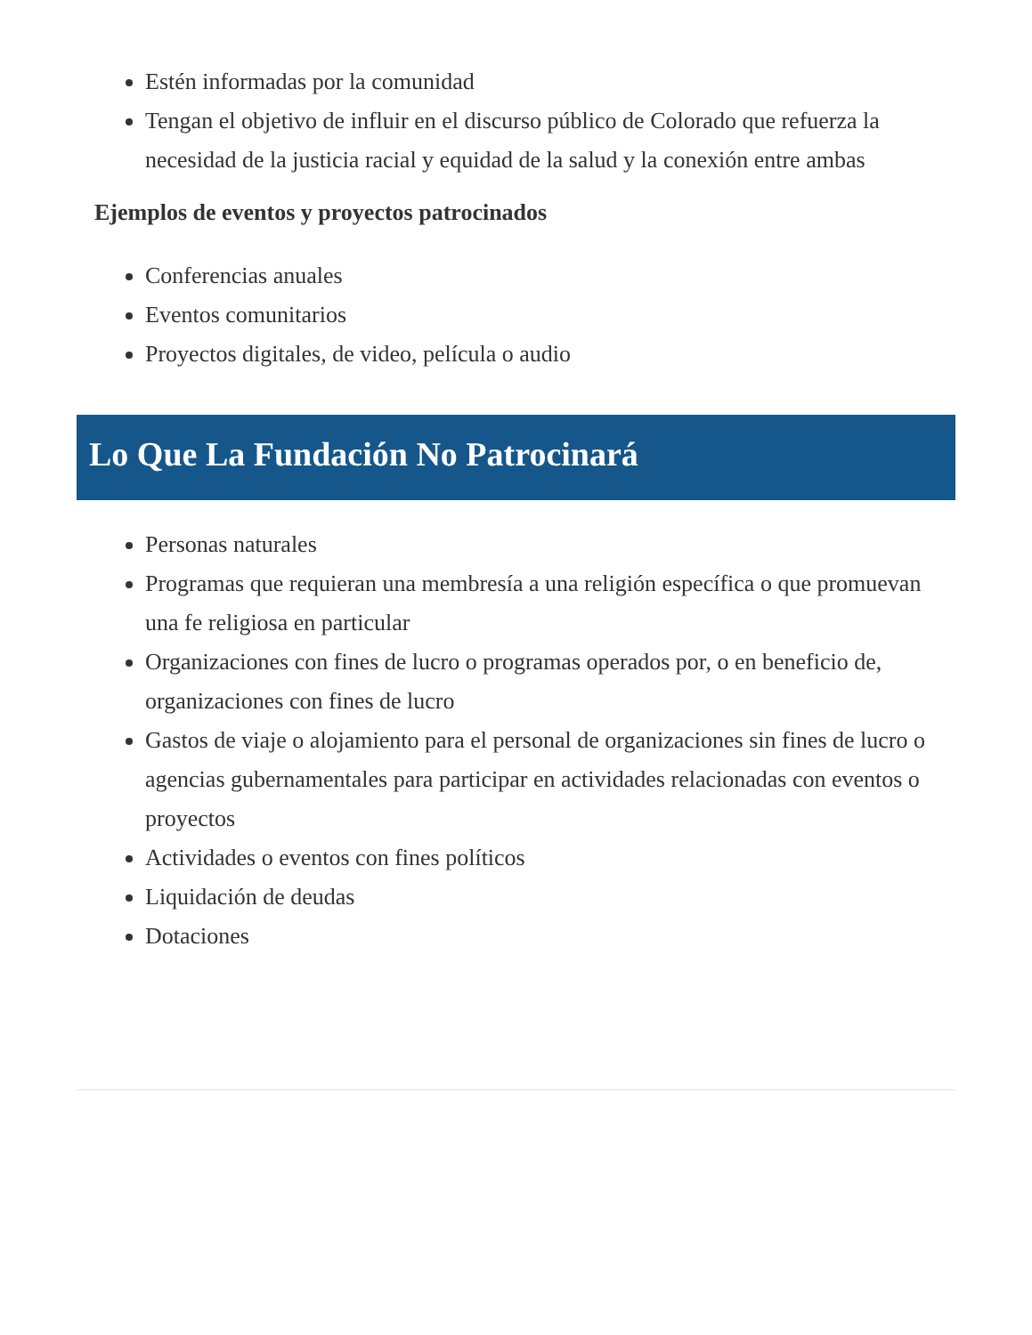Estén informadas por la comunidad
Tengan el objetivo de influir en el discurso público de Colorado que refuerza la necesidad de la justicia racial y equidad de la salud y la conexión entre ambas
Ejemplos de eventos y proyectos patrocinados
Conferencias anuales
Eventos comunitarios
Proyectos digitales, de video, película o audio
Lo Que La Fundación No Patrocinará
Personas naturales
Programas que requieran una membresía a una religión específica o que promuevan una fe religiosa en particular
Organizaciones con fines de lucro o programas operados por, o en beneficio de, organizaciones con fines de lucro
Gastos de viaje o alojamiento para el personal de organizaciones sin fines de lucro o agencias gubernamentales para participar en actividades relacionadas con eventos o proyectos
Actividades o eventos con fines políticos
Liquidación de deudas
Dotaciones